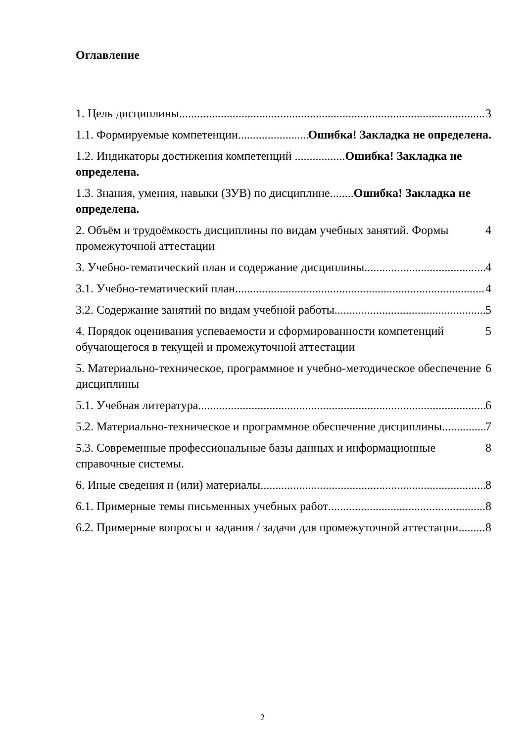Оглавление
1. Цель дисциплины 3
1.1. Формируемые компетенции Ошибка! Закладка не определена.
1.2. Индикаторы достижения компетенций .................Ошибка! Закладка не определена.
1.3. Знания, умения, навыки (ЗУВ) по дисциплине........Ошибка! Закладка не определена.
2. Объём и трудоёмкость дисциплины по видам учебных занятий. Формы промежуточной аттестации 4
3. Учебно-тематический план и содержание дисциплины 4
3.1. Учебно-тематический план 4
3.2. Содержание занятий по видам учебной работы 5
4. Порядок оценивания успеваемости и сформированности компетенций обучающегося в текущей и промежуточной аттестации 5
5. Материально-техническое, программное и учебно-методическое обеспечение дисциплины 6
5.1. Учебная литература 6
5.2. Материально-техническое и программное обеспечение дисциплины 7
5.3. Современные профессиональные базы данных и информационные справочные системы. 8
6. Иные сведения и (или) материалы 8
6.1. Примерные темы письменных учебных работ 8
6.2. Примерные вопросы и задания / задачи для промежуточной аттестации 8
2